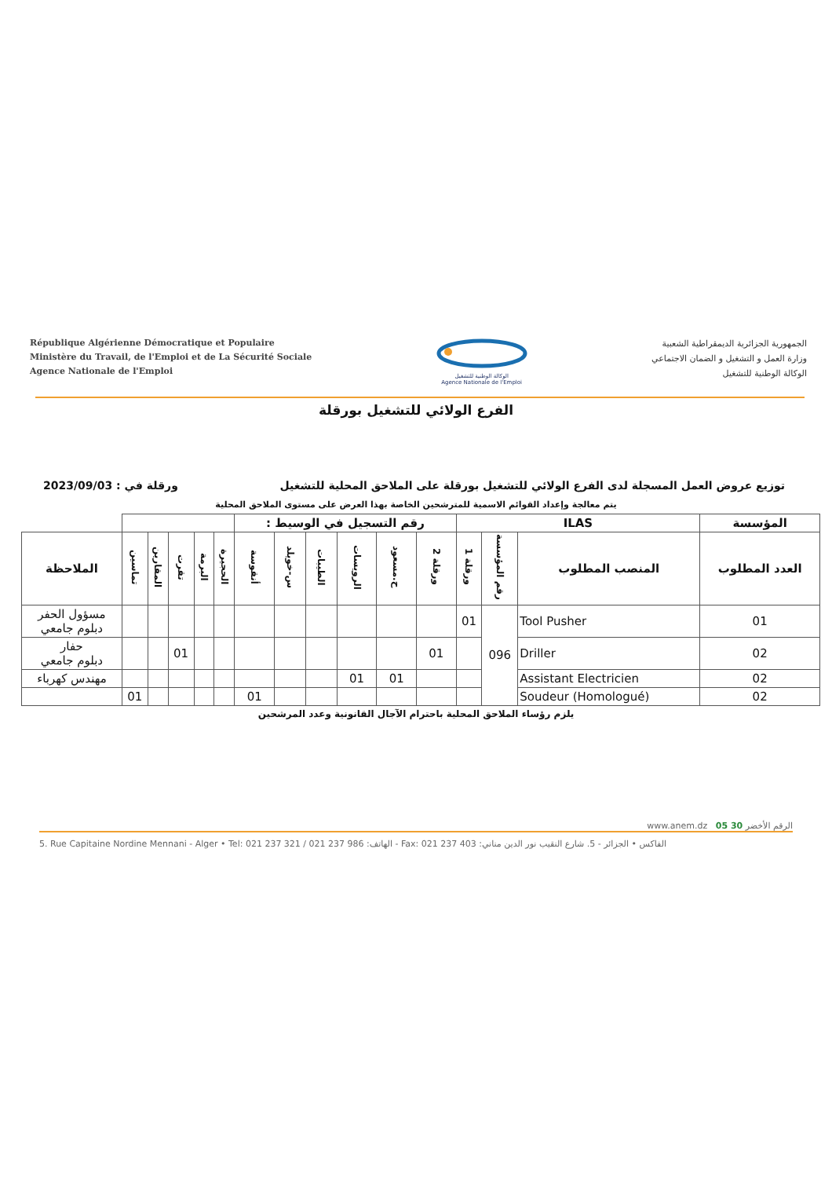République Algérienne Démocratique et Populaire
Ministère du Travail, de l'Emploi et de La Sécurité Sociale
Agence Nationale de l'Emploi
الوكالة الوطنية للتشغيل
Agence Nationale de l'Emploi
الجمهورية الجزائرية الديمقراطية الشعبية
وزارة العمل و التشغيل و الضمان الاجتماعي
الوكالة الوطنية للتشغيل
الفرع الولائي للتشغيل بورقلة
توزيع عروض العمل المسجلة لدى الفرع الولائي للتشغيل بورقلة على الملاحق المحلية للتشغيل ورقلة في : 2023/09/03
يتم معالجة وإعداد القوائم الاسمية للمترشحين الخاصة بهذا العرض على مستوى الملاحق المحلية
| المؤسسة | ILAS | | | رقم التسجيل في الوسيط : | | | | | | | | | | | |
| --- | --- | --- | --- | --- | --- | --- | --- | --- | --- | --- | --- | --- | --- | --- | --- |
| العدد المطلوب | المنصب المطلوب | رقم المؤسسة | ورقلة 1 | ورقلة 2 | ح.مسعود | الرويسات | الطيبات | س-خويلد | أنقوسة | الحجيرة | البرمة | تقرت | المقارين | تماسين | الملاحظة |
| 01 | Tool Pusher | 096 | 01 | | | | | | | | | | | | مسؤول الحفر دبلوم جامعي |
| 02 | Driller | | | 01 | | | | | | | | 01 | | | حفار دبلوم جامعي |
| 02 | Assistant Electricien | | | | 01 | 01 | | | | | | | | | مهندس كهرباء |
| 02 | Soudeur (Homologué) | | | | | | | | 01 | | | | | 01 | |
يلزم رؤساء الملاحق المحلية باحترام الآجال القانونية وعدد المرشحين
www.anem.dz الرقم الأخضر 30 05
5. Rue Capitaine Nordine Mennani - Alger • Tel: 021 237 321 / 021 237 986 :الهاتف - Fax: 021 237 403 :الفاكس • الجزائر - 5. شارع النقيب نور الدين مناني